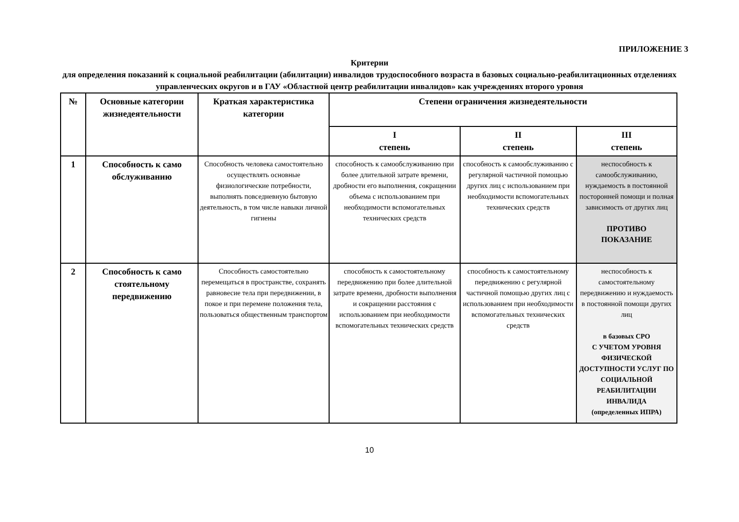ПРИЛОЖЕНИЕ 3
Критерии
для определения показаний к социальной реабилитации (абилитации) инвалидов трудоспособного возраста в базовых социально-реабилитационных отделениях управленческих округов и в ГАУ «Областной центр реабилитации инвалидов» как учреждениях второго уровня
| № | Основные категории жизнедеятельности | Краткая характеристика категории | Степени ограничения жизнедеятельности | | |
| --- | --- | --- | --- | --- | --- |
| | | | I степень | II степень | III степень |
| 1 | Способность к само обслуживанию | Способность человека самостоятельно осуществлять основные физиологические потребности, выполнять повседневную бытовую деятельность, в том числе навыки личной гигиены | способность к самообслуживанию при более длительной затрате времени, дробности его выполнения, сокращении объема с использованием при необходимости вспомогательных технических средств | способность к самообслуживанию с регулярной частичной помощью других лиц с использованием при необходимости вспомогательных технических средств | неспособность к самообслуживанию, нуждаемость в постоянной посторонней помощи и полная зависимость от других лиц ПРОТИВО ПОКАЗАНИЕ |
| 2 | Способность к само стоятельному передвижению | Способность самостоятельно перемещаться в пространстве, сохранять равновесие тела при передвижении, в покое и при перемене положения тела, пользоваться общественным транспортом | способность к самостоятельному передвижению при более длительной затрате времени, дробности выполнения и сокращении расстояния с использованием при необходимости вспомогательных технических средств | способность к самостоятельному передвижению с регулярной частичной помощью других лиц с использованием при необходимости вспомогательных технических средств | неспособность к самостоятельному передвижению и нуждаемость в постоянной помощи других лиц в базовых СРО С УЧЕТОМ УРОВНЯ ФИЗИЧЕСКОЙ ДОСТУПНОСТИ УСЛУГ ПО СОЦИАЛЬНОЙ РЕАБИЛИТАЦИИ ИНВАЛИДА (определенных ИПРА) |
10